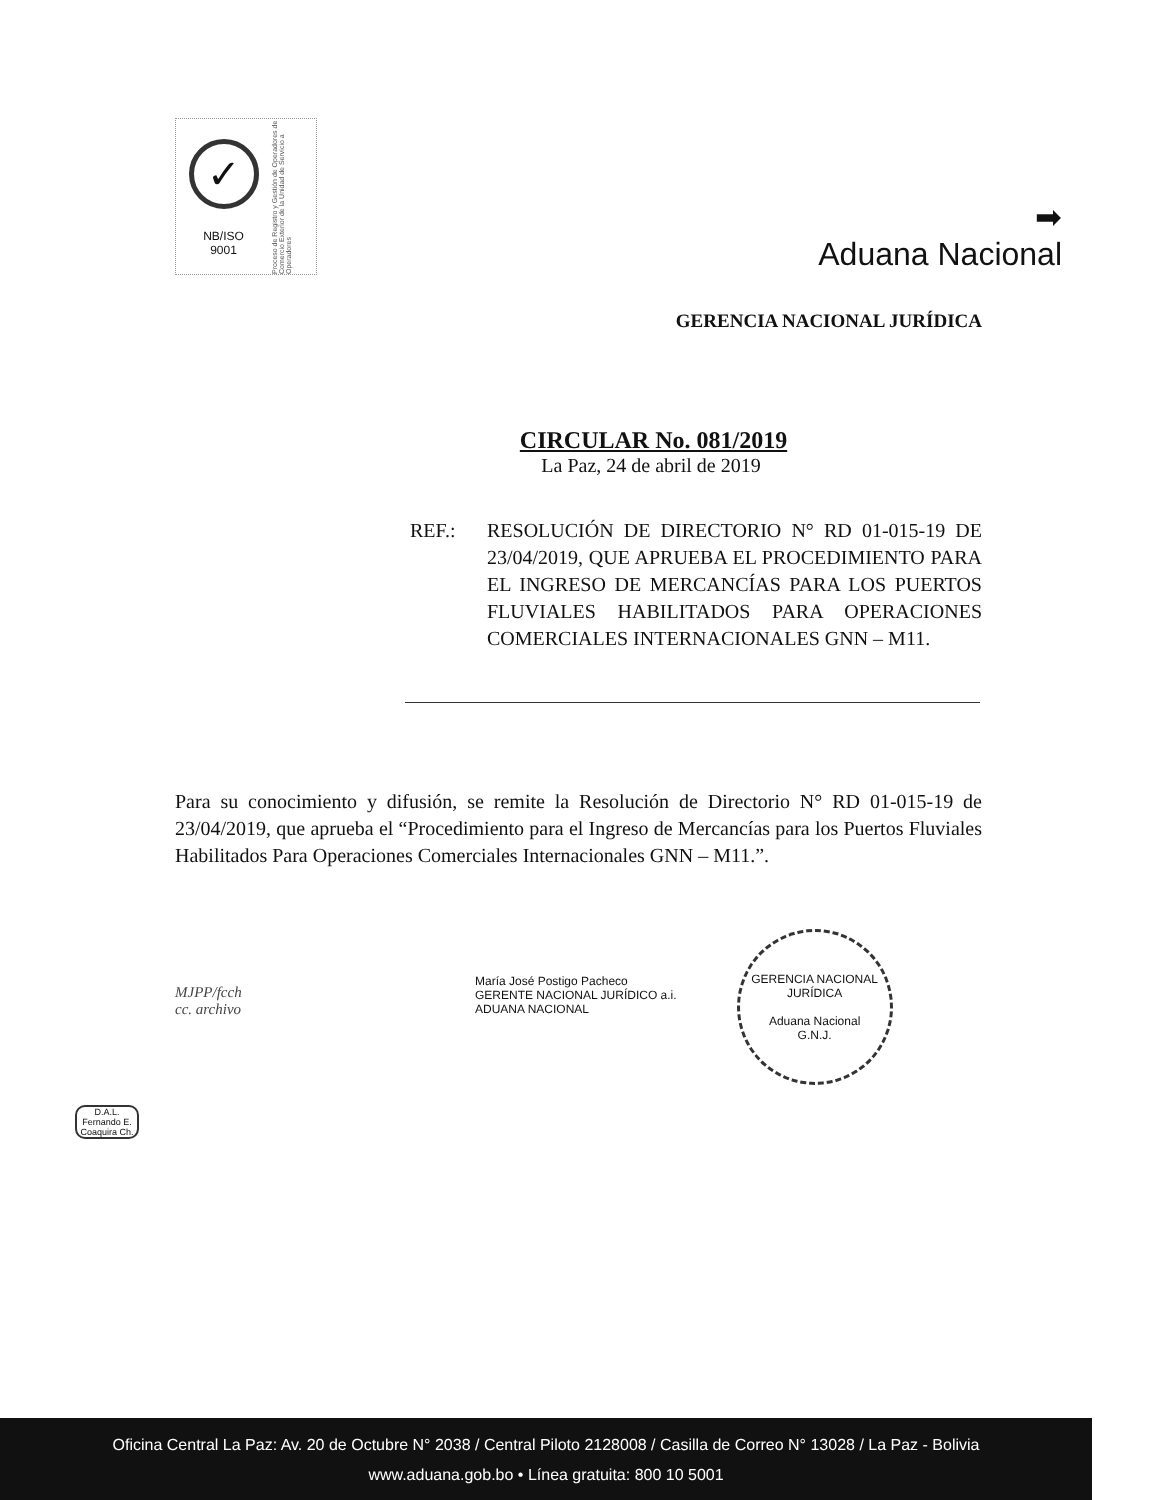✓
NB/ISO
9001
Proceso de Registro y Gestión de Operadores de Comercio Exterior de la Unidad de Servicio a Operadores
➡
Aduana Nacional
GERENCIA NACIONAL JURÍDICA
CIRCULAR No. 081/2019
La Paz, 24 de abril de 2019
REF.: RESOLUCIÓN DE DIRECTORIO N° RD 01-015-19 DE 23/04/2019, QUE APRUEBA EL PROCEDIMIENTO PARA EL INGRESO DE MERCANCÍAS PARA LOS PUERTOS FLUVIALES HABILITADOS PARA OPERACIONES COMERCIALES INTERNACIONALES GNN – M11.
Para su conocimiento y difusión, se remite la Resolución de Directorio N° RD 01-015-19 de 23/04/2019, que aprueba el “Procedimiento para el Ingreso de Mercancías para los Puertos Fluviales Habilitados Para Operaciones Comerciales Internacionales GNN – M11.”.
MJPP/fcch
cc. archivo
María José Postigo Pacheco
GERENTE NACIONAL JURÍDICO a.i.
ADUANA NACIONAL
GERENCIA NACIONAL JURÍDICA
Aduana Nacional
G.N.J.
D.A.L.
Fernando E. Coaquira Ch.
Oficina Central La Paz: Av. 20 de Octubre N° 2038 / Central Piloto 2128008 / Casilla de Correo N° 13028 / La Paz - Bolivia
www.aduana.gob.bo • Línea gratuita: 800 10 5001